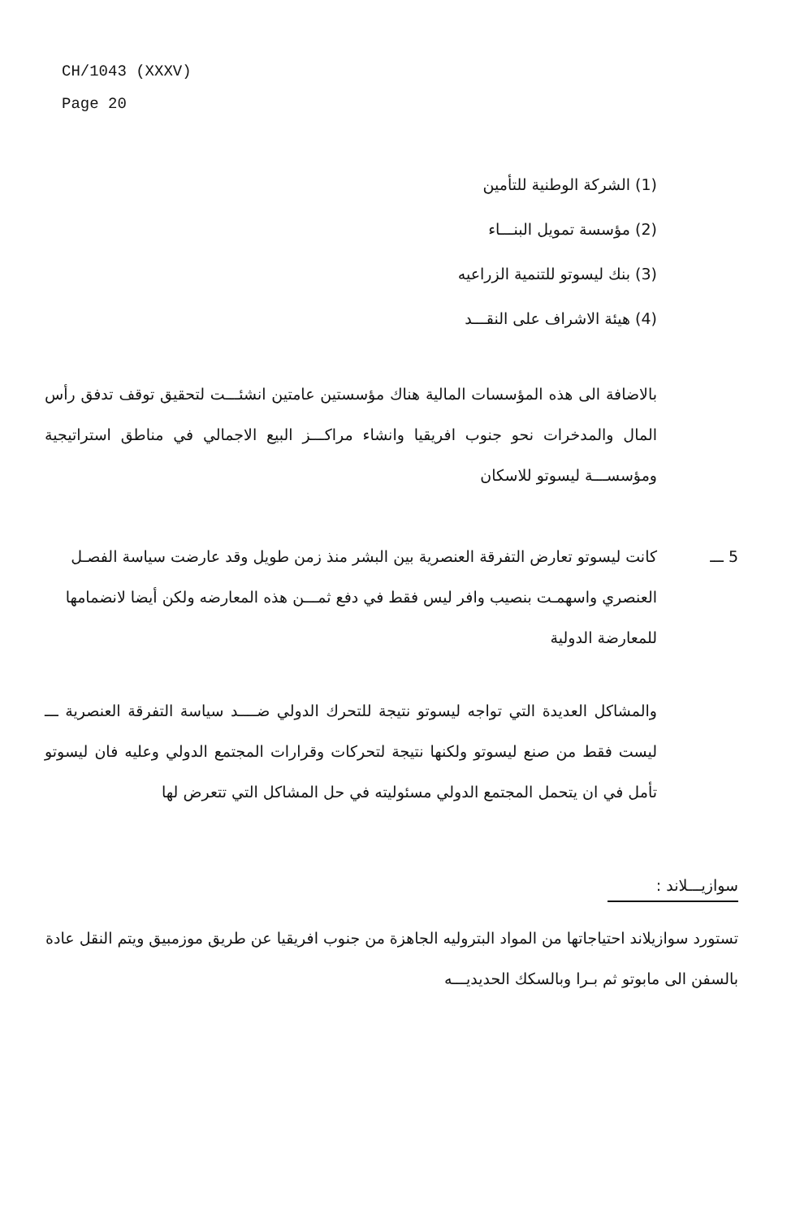CH/1043 (XXXV)
Page 20
(1) الشركة الوطنية للتأمين
(2) مؤسسة تمويل البنـــاء
(3) بنك ليسوتو للتنمية الزراعيه
(4) هيئة الاشراف على النقـــد
بالاضافة الى هذه المؤسسات المالية هناك مؤسستين عامتين انشئـــت لتحقيق توقف تدفق رأس المال والمدخرات نحو جنوب افريقيا وانشاء مراكـــز البيع الاجمالي في مناطق استراتيجية ومؤسســـة ليسوتو للاسكان
5 ـــ كانت ليسوتو تعارض التفرقة العنصرية بين البشر منذ زمن طويل وقد عارضت سياسة الفصـل العنصري واسهمـت بنصيب وافر ليس فقط في دفع ثمـــن هذه المعارضه ولكن أيضا لانضمامها للمعارضة الدولية
والمشاكل العديدة التي تواجه ليسوتو نتيجة للتحرك الدولي ضــــد سياسة التفرقة العنصرية ـــ ليست فقط من صنع ليسوتو ولكنها نتيجة لتحركات وقرارات المجتمع الدولي وعليه فان ليسوتو تأمل في ان يتحمل المجتمع الدولي مسئوليته في حل المشاكل التي تتعرض لها
سوازيـــلاند :
تستورد سوازيلاند احتياجاتها من المواد البتروليه الجاهزة من جنوب افريقيا عن طريق موزمبيق ويتم النقل عادة بالسفن الى مابوتو ثم بـرا وبالسكك الحديديـــه